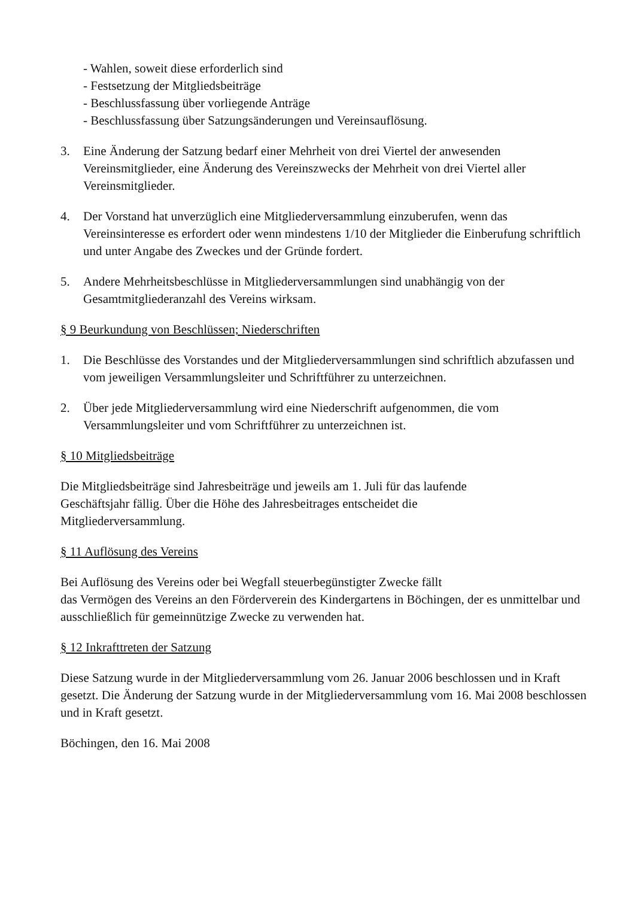- Wahlen, soweit diese erforderlich sind
- Festsetzung der Mitgliedsbeiträge
- Beschlussfassung über vorliegende Anträge
- Beschlussfassung über Satzungsänderungen und Vereinsauflösung.
3. Eine Änderung der Satzung bedarf einer Mehrheit von drei Viertel der anwesenden Vereinsmitglieder, eine Änderung des Vereinszwecks der Mehrheit von drei Viertel aller Vereinsmitglieder.
4. Der Vorstand hat unverzüglich eine Mitgliederversammlung einzuberufen, wenn das Vereinsinteresse es erfordert oder wenn mindestens 1/10 der Mitglieder die Einberufung schriftlich und unter Angabe des Zweckes und der Gründe fordert.
5. Andere Mehrheitsbeschlüsse in Mitgliederversammlungen sind unabhängig von der Gesamtmitgliederanzahl des Vereins wirksam.
§ 9 Beurkundung von Beschlüssen; Niederschriften
1. Die Beschlüsse des Vorstandes und der Mitgliederversammlungen sind schriftlich abzufassen und vom jeweiligen Versammlungsleiter und Schriftführer zu unterzeichnen.
2. Über jede Mitgliederversammlung wird eine Niederschrift aufgenommen, die vom Versammlungsleiter und vom Schriftführer zu unterzeichnen ist.
§ 10 Mitgliedsbeiträge
Die Mitgliedsbeiträge sind Jahresbeiträge und jeweils am 1. Juli für das laufende
Geschäftsjahr fällig. Über die Höhe des Jahresbeitrages entscheidet die
Mitgliederversammlung.
§ 11 Auflösung des Vereins
Bei Auflösung des Vereins oder bei Wegfall steuerbegünstigter Zwecke fällt
das Vermögen des Vereins an den Förderverein des Kindergartens in Böchingen, der es unmittelbar und ausschließlich für gemeinnützige Zwecke zu verwenden hat.
§ 12 Inkrafttreten der Satzung
Diese Satzung wurde in der Mitgliederversammlung vom 26. Januar 2006 beschlossen und in Kraft gesetzt. Die Änderung der Satzung wurde in der Mitgliederversammlung vom 16. Mai 2008 beschlossen und in Kraft gesetzt.
Böchingen, den 16. Mai 2008